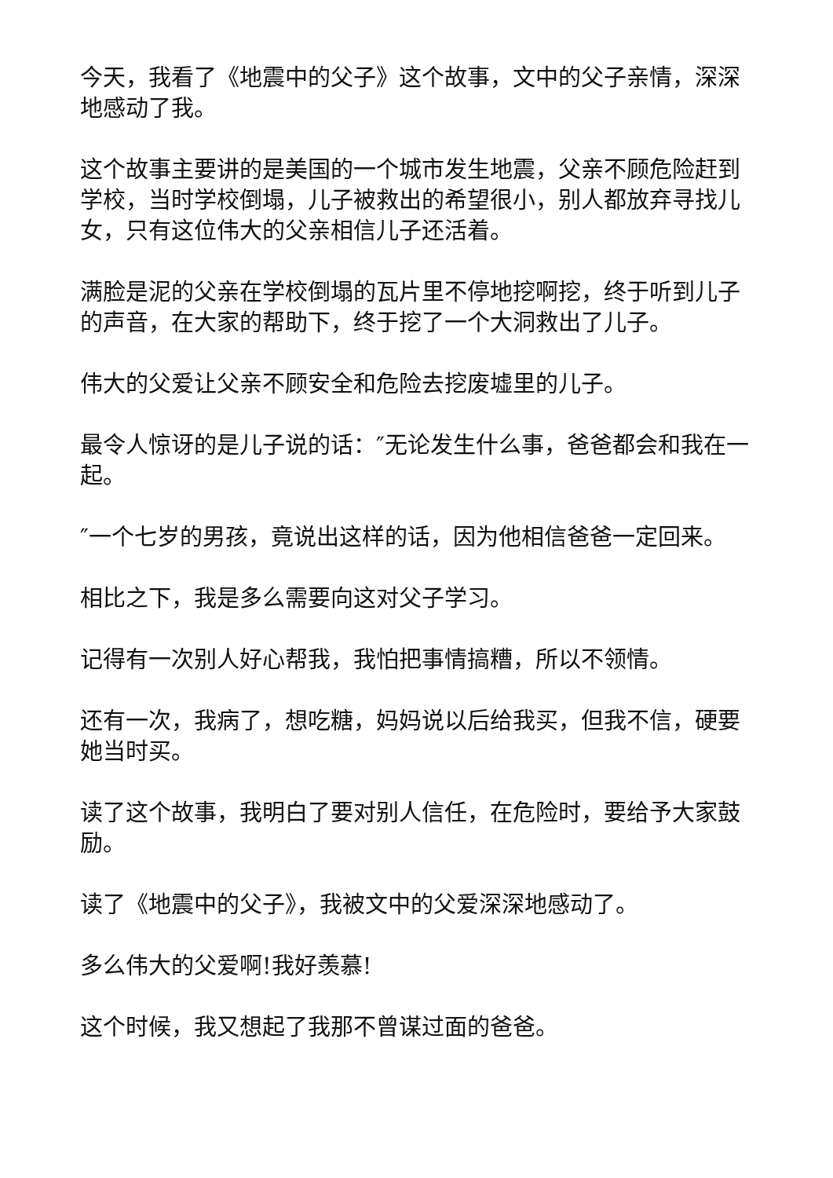今天，我看了《地震中的父子》这个故事，文中的父子亲情，深深地感动了我。
这个故事主要讲的是美国的一个城市发生地震，父亲不顾危险赶到学校，当时学校倒塌，儿子被救出的希望很小，别人都放弃寻找儿女，只有这位伟大的父亲相信儿子还活着。
满脸是泥的父亲在学校倒塌的瓦片里不停地挖啊挖，终于听到儿子的声音，在大家的帮助下，终于挖了一个大洞救出了儿子。
伟大的父爱让父亲不顾安全和危险去挖废墟里的儿子。
最令人惊讶的是儿子说的话：″无论发生什么事，爸爸都会和我在一起。
″一个七岁的男孩，竟说出这样的话，因为他相信爸爸一定回来。
相比之下，我是多么需要向这对父子学习。
记得有一次别人好心帮我，我怕把事情搞糟，所以不领情。
还有一次，我病了，想吃糖，妈妈说以后给我买，但我不信，硬要她当时买。
读了这个故事，我明白了要对别人信任，在危险时，要给予大家鼓励。
读了《地震中的父子》，我被文中的父爱深深地感动了。
多么伟大的父爱啊!我好羡慕!
这个时候，我又想起了我那不曾谋过面的爸爸。